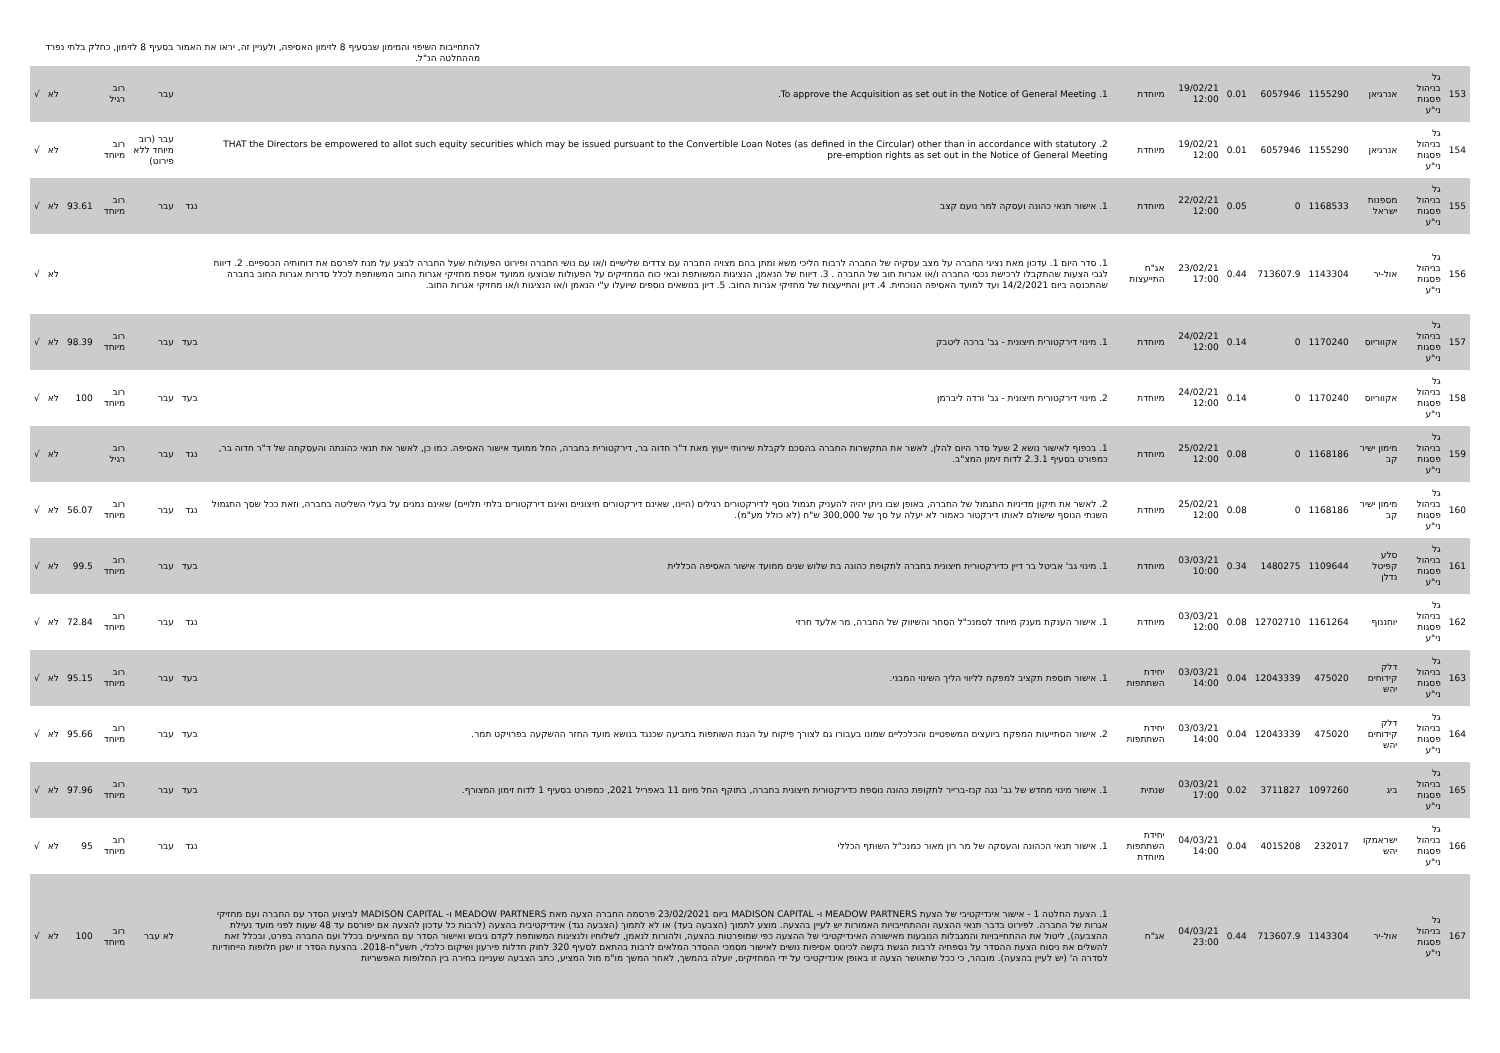להתחייבות השיפוי והמימון שבסעיף 8 לזימון האסיפה, ולעניין זה, יראו את האמור בסעיף 8 לזימון, כחלק בלתי נפרד מההחלטה הנ"ל.
| 153 | גל בניהול פסגות ני"ע | אנרגיאן | 1155290 | 6057946 | 0.01 | 19/02/21 12:00 | מיוחדת | 1. To approve the Acquisition as set out in the Notice of General Meeting. | | עבר | רוב רגיל | | לא | √ |
| 154 | גל בניהול פסגות ני"ע | אנרגיאן | 1155290 | 6057946 | 0.01 | 19/02/21 12:00 | מיוחדת | 2. THAT the Directors be empowered to allot such equity securities which may be issued pursuant to the Convertible Loan Notes (as defined in the Circular) other than in accordance with statutory pre-emption rights as set out in the Notice of General Meeting | | עבר (רוב מיוחד ללא פירוט) | רוב מיוחד | | לא | √ |
| 155 | גל בניהול פסגות ני"ע | מספנות ישראל | 1168533 | 0 | 0.05 | 22/02/21 12:00 | מיוחדת | 1. אישור תנאי כהונה ועסקה למר נועם קצב | נגד | עבר | רוב מיוחד | 93.61 | לא | √ |
| 156 | גל בניהול פסגות ני"ע | אול-יר | 1143304 | 713607.9 | 0.44 | 23/02/21 17:00 | אג"ח התייעצות | 1. סדר היום 1. עדכון מאת נציגי החברה על מצב עסקיה של החברה לרבות הליכי משא ומתן בהם מצויה החברה עם צדדים שלישיים ו/או עם נושי החברה ופירוט הפעולות שעל החברה לבצע על מנת לפרסם את דוחותיה הכספיים. 2. דיווח לגבי הצעות שהתקבלו לרכישת נכסי החברה ו/או אגרות חוב של החברה . 3. דיווח של הנאמן, הנציגות המשותפת ובאי כוח המחזיקים על הפעולות שבוצעו ממועד אספת מחזיקי אגרות החוב המשותפת לכלל סדרות אגרות החוב בחברה שהתכנסה ביום 14/2/2021 ועד למועד האסיפה הנוכחית. 4. דיון והתייעצות של מחזיקי אגרות החוב. 5. דיון בנושאים נוספים שיועלו ע"י הנאמן ו/או הנציגות ו/או מחזיקי אגרות החוב. | | | | | לא | √ |
| 157 | גל בניהול פסגות ני"ע | אקווריוס | 1170240 | 0 | 0.14 | 24/02/21 12:00 | מיוחדת | 1. מינוי דירקטורית חיצונית - גב' ברכה ליטבק | בעד | עבר | רוב מיוחד | 98.39 | לא | √ |
| 158 | גל בניהול פסגות ני"ע | אקווריוס | 1170240 | 0 | 0.14 | 24/02/21 12:00 | מיוחדת | 2. מינוי דירקטורית חיצונית - גב' ורדה ליברמן | בעד | עבר | רוב מיוחד | 100 | לא | √ |
| 159 | גל בניהול פסגות ני"ע | מימון ישיר קב | 1168186 | 0 | 0.08 | 25/02/21 12:00 | מיוחדת | 1. בכפוף לאישור נושא 2 שעל סדר היום להלן, לאשר את התקשרות החברה בהסכם לקבלת שירותי ייעוץ מאת ד"ר חדוה בר, דירקטורית בחברה, החל ממועד אישור האסיפה. כמו כן, לאשר את תנאי כהונתה והעסקתה של ד"ר חדוה בר, כמפורט בסעיף 2.3.1 לדוח זימון המצ"ב. | נגד | עבר | רוב רגיל | | לא | √ |
| 160 | גל בניהול פסגות ני"ע | מימון ישיר קב | 1168186 | 0 | 0.08 | 25/02/21 12:00 | מיוחדת | 2. לאשר את תיקון מדיניות התגמול של החברה, באופן שבו ניתן יהיה להעניק תגמול נוסף לדירקטורים רגילים (היינו, שאינם דירקטורים חיצוניים ואינם דירקטורים בלתי תלויים) שאינם נמנים על בעלי השליטה בחברה, וזאת ככל שסך התגמול השנתי הנוסף שישולם לאותו דירקטור כאמור לא יעלה על סך של 300,000 ש"ח (לא כולל מע"מ). | נגד | עבר | רוב מיוחד | 56.07 | לא | √ |
| 161 | גל בניהול פסגות ני"ע | סלע קפיטל נדלן | 1109644 | 1480275 | 0.34 | 03/03/21 10:00 | מיוחדת | 1. מינוי גב' אביטל בר דיין כדירקטורית חיצונית בחברה לתקופת כהונה בת שלוש שנים ממועד אישור האסיפה הכללית | בעד | עבר | רוב מיוחד | 99.5 | לא | √ |
| 162 | גל בניהול פסגות ני"ע | יוחננוף | 1161264 | 12702710 | 0.08 | 03/03/21 12:00 | מיוחדת | 1. אישור הענקת מענק מיוחד לסמנכ"ל הסחר והשיווק של החברה, מר אלעד חרזי | נגד | עבר | רוב מיוחד | 72.84 | לא | √ |
| 163 | גל בניהול פסגות ני"ע | דלק קידוחים יהש | 475020 | 12043339 | 0.04 | 03/03/21 14:00 | יחידת השתתפות | 1. אישור תוספת תקציב למפקח לליווי הליך השינוי המבני. | בעד | עבר | רוב מיוחד | 95.15 | לא | √ |
| 164 | גל בניהול פסגות ני"ע | דלק קידוחים יהש | 475020 | 12043339 | 0.04 | 03/03/21 14:00 | יחידת השתתפות | 2. אישור הסתייעות המפקח ביועצים המשפטיים והכלכליים שמונו בעבורו גם לצורך פיקוח על הגנת השותפות בתביעה שכנגד בנושא מועד החזר ההשקעה בפרויקט תמר. | בעד | עבר | רוב מיוחד | 95.66 | לא | √ |
| 165 | גל בניהול פסגות ני"ע | ביג | 1097260 | 3711827 | 0.02 | 03/03/21 17:00 | שנתית | 1. אישור מינוי מחדש של גב' נגה קנז-ברייר לתקופת כהונה נוספת כדירקטורית חיצונית בחברה, בתוקף החל מיום 11 באפריל 2021, כמפורט בסעיף 1 לדוח זימון המצורף. | בעד | עבר | רוב מיוחד | 97.96 | לא | √ |
| 166 | גל בניהול פסגות ני"ע | ישראמקו יהש | 232017 | 4015208 | 0.04 | 04/03/21 14:00 | יחידת השתתפות מיוחדת | 1. אישור תנאי הכהונה והעסקה של מר רון מאור כמנכ"ל השותף הכללי | נגד | עבר | רוב מיוחד | 95 | לא | √ |
| 167 | גל בניהול פסגות ני"ע | אול-יר | 1143304 | 713607.9 | 0.44 | 04/03/21 23:00 | אג"ח | 1. הצעת החלטה 1 - אישור אינדיקטיבי של הצעת MEADOW PARTNERS ו- MADISON CAPITAL ביום 23/02/2021 פרסמה החברה הצעה מאת MEADOW PARTNERS ו- MADISON CAPITAL לביצוע הסדר עם החברה ועם מחזיקי אגרות של החברה. לפירוט בדבר תנאי ההצעה וההתחייבויות האמורות יש לעיין בהצעה. מוצע לתמוך (הצבעה בעד) או לא לתמוך (הצבעה נגד) אינדיקטיבית בהצעה (לרבות כל עדכון להצעה אם יפורסם עד 48 שעות לפני מועד נעילת ההצבעה), ליטול את ההתחייבויות והמגבלות הנובעות מאישורה האינדיקטיבי של ההצעה כפי שמופרטות בהצעה, ולהורות לנאמן, לשלוחיו ולנציגות המשותפת לקדם גיבוש ואישור הסדר עם המציעים בכלל ועם החברה בפרט, ובכלל זאת להשלים את ניסוח הצעת ההסדר על נספחיה לרבות הגשת בקשה לכינוס אסיפות נושים לאישור מסמכי ההסדר המלאים לרבות בהתאם לסעיף 320 לחוק חדלות פירעון ושיקום כלכלי, תשע"ח-2018. בהצעת הסדר זו ישנן חלופות הייחודיות לסדרה ה' (יש לעיין בהצעה). מובהר, כי ככל שתאושר הצעה זו באופן אינדיקטיבי על ידי המחזיקים, יועלה בהמשך, לאחר המשך מו"מ מול המציע, כתב הצבעה שעניינו בחירה בין החלופות האפשריות | | לא עבר | רוב מיוחד | 100 | לא | √ |